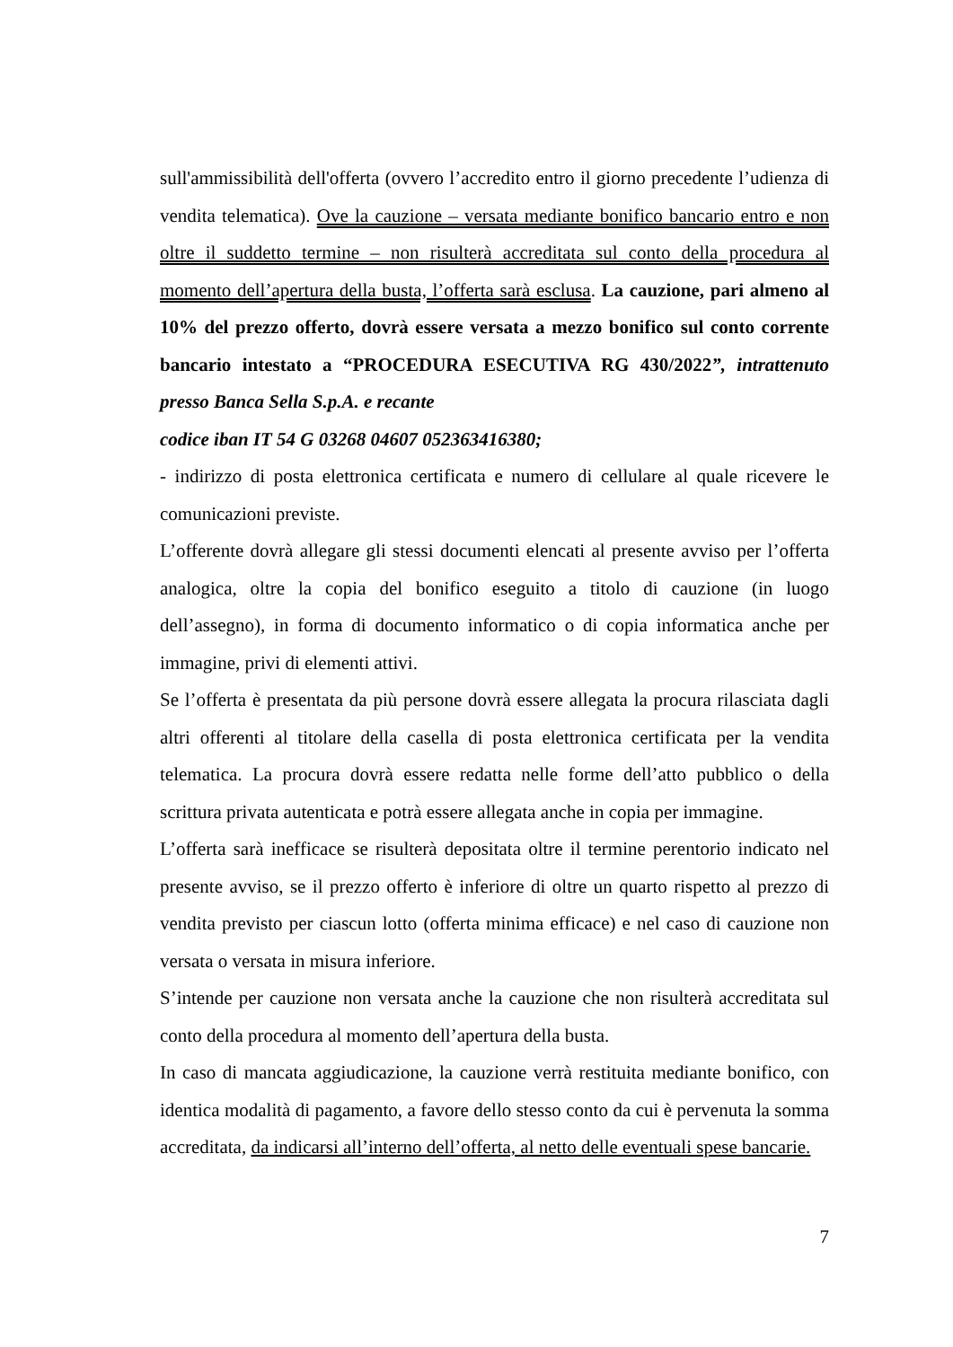sull'ammissibilità dell'offerta (ovvero l’accredito entro il giorno precedente l’udienza di vendita telematica). Ove la cauzione – versata mediante bonifico bancario entro e non oltre il suddetto termine – non risulterà accreditata sul conto della procedura al momento dell’apertura della busta, l’offerta sarà esclusa. La cauzione, pari almeno al 10% del prezzo offerto, dovrà essere versata a mezzo bonifico sul conto corrente bancario intestato a “PROCEDURA ESECUTIVA RG 430/2022”, intrattenuto presso Banca Sella S.p.A. e recante
codice iban IT 54 G 03268 04607 052363416380;
- indirizzo di posta elettronica certificata e numero di cellulare al quale ricevere le comunicazioni previste.
L’offerente dovrà allegare gli stessi documenti elencati al presente avviso per l’offerta analogica, oltre la copia del bonifico eseguito a titolo di cauzione (in luogo dell’assegno), in forma di documento informatico o di copia informatica anche per immagine, privi di elementi attivi.
Se l’offerta è presentata da più persone dovrà essere allegata la procura rilasciata dagli altri offerenti al titolare della casella di posta elettronica certificata per la vendita telematica. La procura dovrà essere redatta nelle forme dell’atto pubblico o della scrittura privata autenticata e potrà essere allegata anche in copia per immagine.
L’offerta sarà inefficace se risulterà depositata oltre il termine perentorio indicato nel presente avviso, se il prezzo offerto è inferiore di oltre un quarto rispetto al prezzo di vendita previsto per ciascun lotto (offerta minima efficace) e nel caso di cauzione non versata o versata in misura inferiore.
S’intende per cauzione non versata anche la cauzione che non risulterà accreditata sul conto della procedura al momento dell’apertura della busta.
In caso di mancata aggiudicazione, la cauzione verrà restituita mediante bonifico, con identica modalità di pagamento, a favore dello stesso conto da cui è pervenuta la somma accreditata, da indicarsi all’interno dell’offerta, al netto delle eventuali spese bancarie.
7